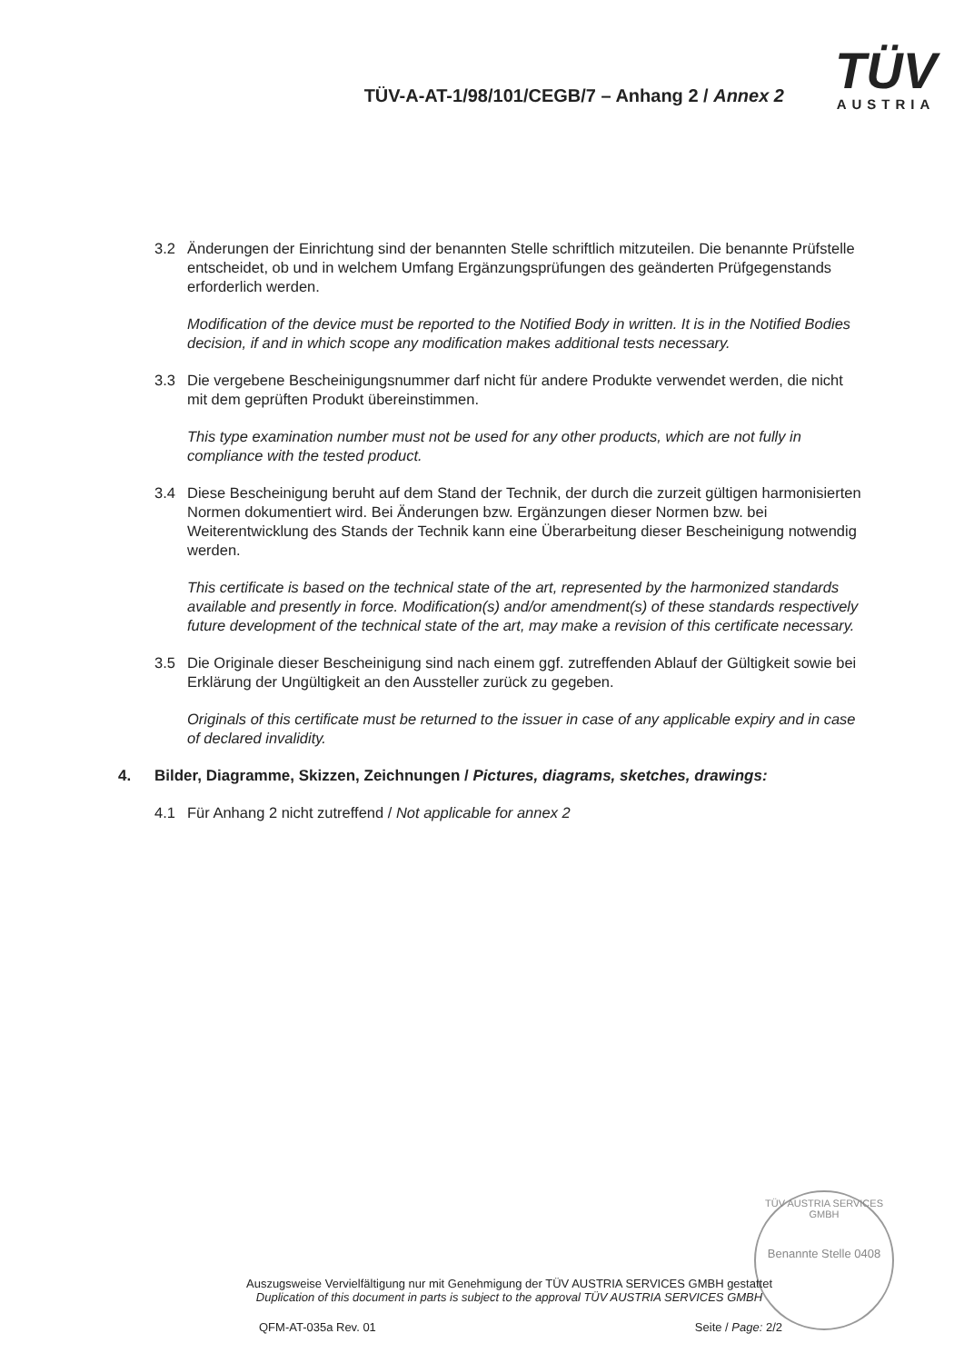TÜV-A-AT-1/98/101/CEGB/7 – Anhang 2 / Annex 2
TÜV
AUSTRIA
3.2 Änderungen der Einrichtung sind der benannten Stelle schriftlich mitzuteilen. Die benannte Prüfstelle entscheidet, ob und in welchem Umfang Ergänzungsprüfungen des geänderten Prüfgegenstands erforderlich werden.
Modification of the device must be reported to the Notified Body in written. It is in the Notified Bodies decision, if and in which scope any modification makes additional tests necessary.
3.3 Die vergebene Bescheinigungsnummer darf nicht für andere Produkte verwendet werden, die nicht mit dem geprüften Produkt übereinstimmen.
This type examination number must not be used for any other products, which are not fully in compliance with the tested product.
3.4 Diese Bescheinigung beruht auf dem Stand der Technik, der durch die zurzeit gültigen harmonisierten Normen dokumentiert wird. Bei Änderungen bzw. Ergänzungen dieser Normen bzw. bei Weiterentwicklung des Stands der Technik kann eine Überarbeitung dieser Bescheinigung notwendig werden.
This certificate is based on the technical state of the art, represented by the harmonized standards available and presently in force. Modification(s) and/or amendment(s) of these standards respectively future development of the technical state of the art, may make a revision of this certificate necessary.
3.5 Die Originale dieser Bescheinigung sind nach einem ggf. zutreffenden Ablauf der Gültigkeit sowie bei Erklärung der Ungültigkeit an den Aussteller zurück zu gegeben.
Originals of this certificate must be returned to the issuer in case of any applicable expiry and in case of declared invalidity.
4. Bilder, Diagramme, Skizzen, Zeichnungen / Pictures, diagrams, sketches, drawings:
4.1 Für Anhang 2 nicht zutreffend / Not applicable for annex 2
TÜV AUSTRIA SERVICES GMBH
Benannte Stelle 0408
Auszugsweise Vervielfältigung nur mit Genehmigung der TÜV AUSTRIA SERVICES GMBH gestattet
Duplication of this document in parts is subject to the approval TÜV AUSTRIA SERVICES GMBH
QFM-AT-035a Rev. 01 Seite / Page: 2/2